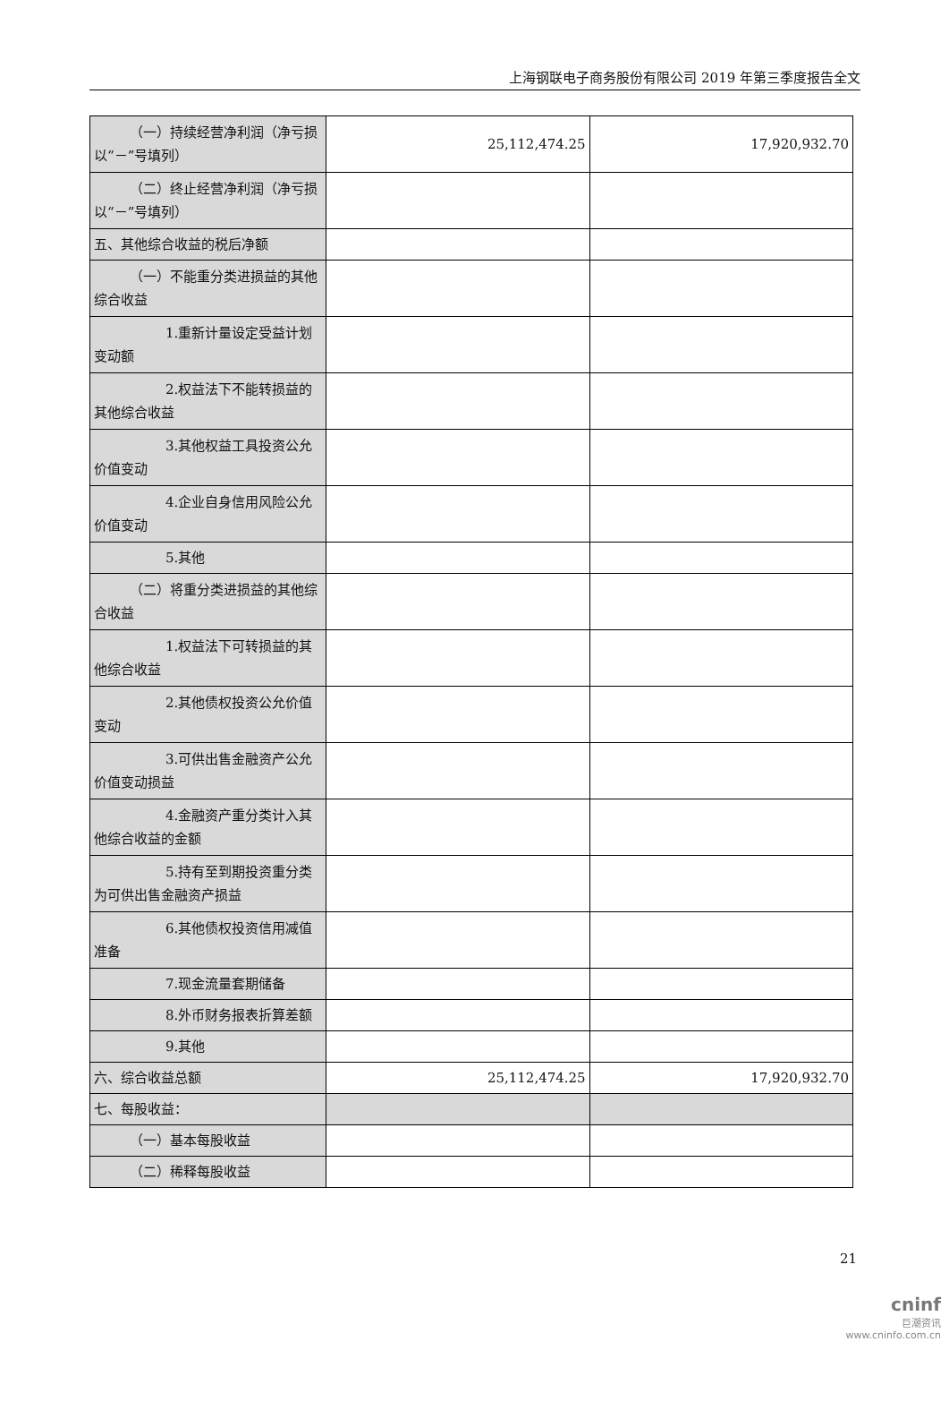上海钢联电子商务股份有限公司 2019 年第三季度报告全文
| （一）持续经营净利润（净亏损以“－”号填列） | 25,112,474.25 | 17,920,932.70 |
| （二）终止经营净利润（净亏损以“－”号填列） | | |
| 五、其他综合收益的税后净额 | | |
| （一）不能重分类进损益的其他综合收益 | | |
| 1.重新计量设定受益计划变动额 | | |
| 2.权益法下不能转损益的其他综合收益 | | |
| 3.其他权益工具投资公允价值变动 | | |
| 4.企业自身信用风险公允价值变动 | | |
| 5.其他 | | |
| （二）将重分类进损益的其他综合收益 | | |
| 1.权益法下可转损益的其他综合收益 | | |
| 2.其他债权投资公允价值变动 | | |
| 3.可供出售金融资产公允价值变动损益 | | |
| 4.金融资产重分类计入其他综合收益的金额 | | |
| 5.持有至到期投资重分类为可供出售金融资产损益 | | |
| 6.其他债权投资信用减值准备 | | |
| 7.现金流量套期储备 | | |
| 8.外币财务报表折算差额 | | |
| 9.其他 | | |
| 六、综合收益总额 | 25,112,474.25 | 17,920,932.70 |
| 七、每股收益： | | |
| （一）基本每股收益 | | |
| （二）稀释每股收益 | | |
21
cninf
巨潮资讯
www.cninfo.com.cn